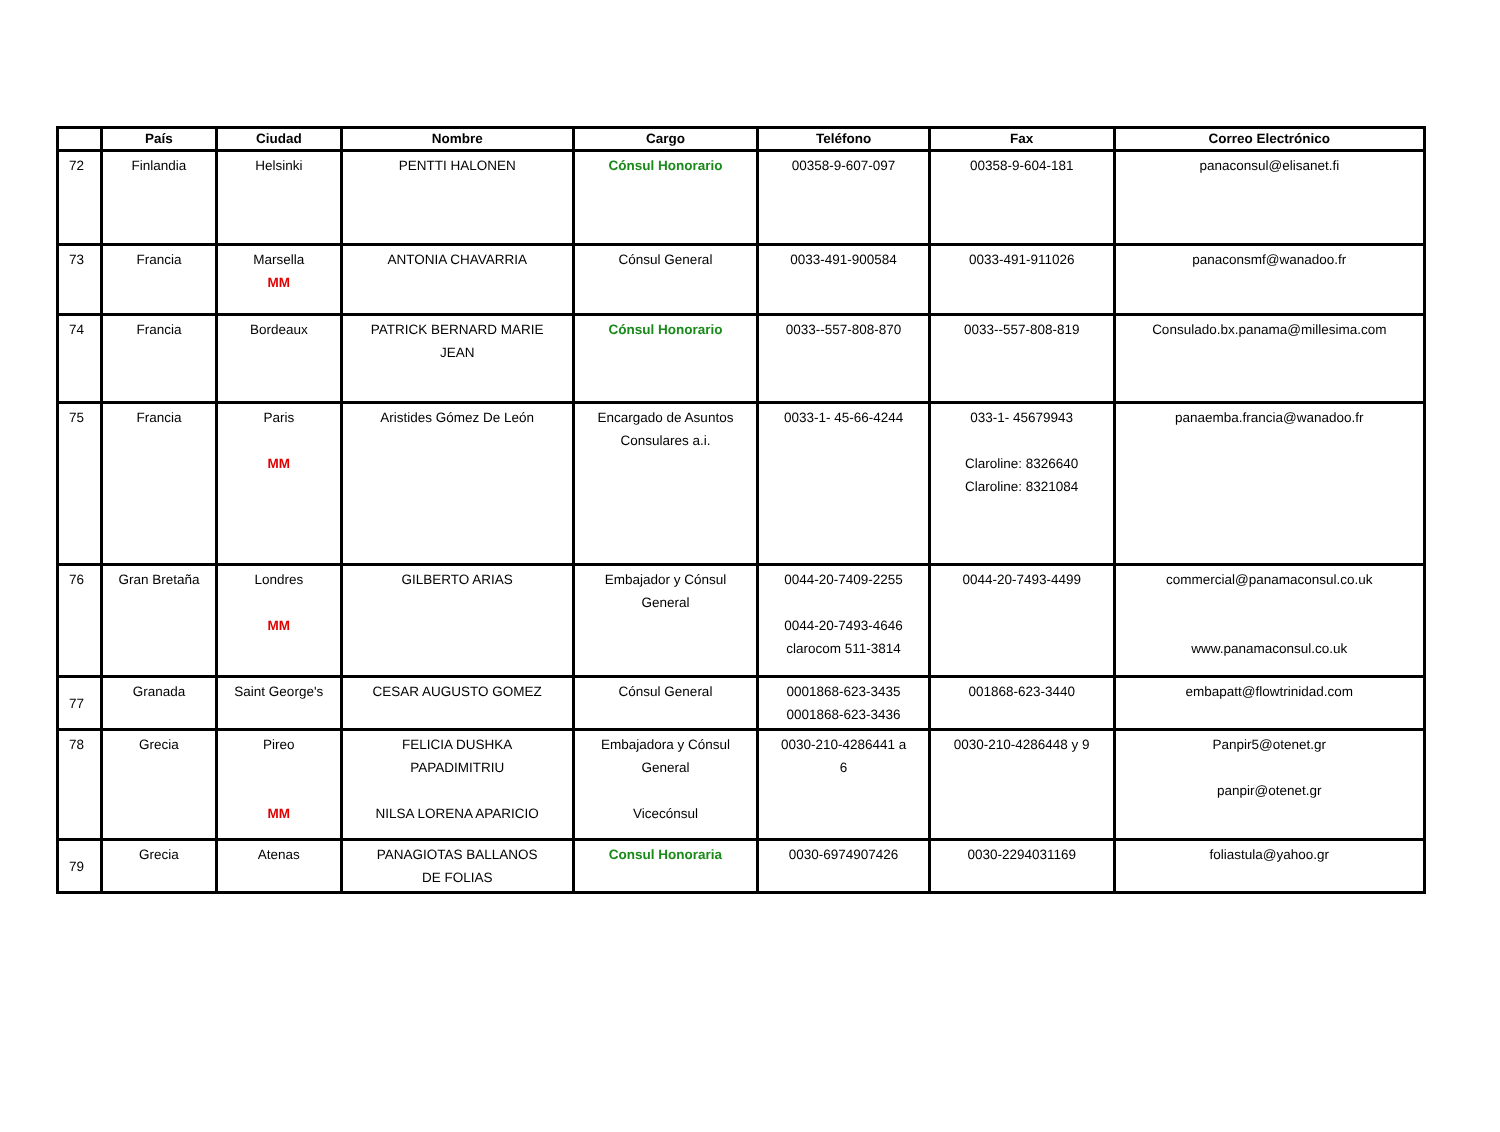| | País | Ciudad | Nombre | Cargo | Teléfono | Fax | Correo Electrónico |
| --- | --- | --- | --- | --- | --- | --- | --- |
| 72 | Finlandia | Helsinki | PENTTI HALONEN | Cónsul Honorario | 00358-9-607-097 | 00358-9-604-181 | panaconsul@elisanet.fi |
| 73 | Francia | Marsella MM | ANTONIA CHAVARRIA | Cónsul General | 0033-491-900584 | 0033-491-911026 | panaconsmf@wanadoo.fr |
| 74 | Francia | Bordeaux | PATRICK BERNARD MARIE JEAN | Cónsul Honorario | 0033--557-808-870 | 0033--557-808-819 | Consulado.bx.panama@millesima.com |
| 75 | Francia | Paris MM | Aristides Gómez De León | Encargado de Asuntos Consulares a.i. | 0033-1- 45-66-4244 | 033-1- 45679943 Claroline: 8326640 Claroline: 8321084 | panaemba.francia@wanadoo.fr |
| 76 | Gran Bretaña | Londres MM | GILBERTO ARIAS | Embajador y Cónsul General | 0044-20-7409-2255 0044-20-7493-4646 clarocom 511-3814 | 0044-20-7493-4499 | commercial@panamaconsul.co.uk www.panamaconsul.co.uk |
| 77 | Granada | Saint George's | CESAR AUGUSTO GOMEZ | Cónsul General | 0001868-623-3435 0001868-623-3436 | 001868-623-3440 | embapatt@flowtrinidad.com |
| 78 | Grecia | Pireo MM | FELICIA DUSHKA PAPADIMITRIU NILSA LORENA APARICIO | Embajadora y Cónsul General Vicecónsul | 0030-210-4286441 a 6 | 0030-210-4286448 y 9 | Panpir5@otenet.gr panpir@otenet.gr |
| 79 | Grecia | Atenas | PANAGIOTAS BALLANOS DE FOLIAS | Consul Honoraria | 0030-6974907426 | 0030-2294031169 | foliastula@yahoo.gr |